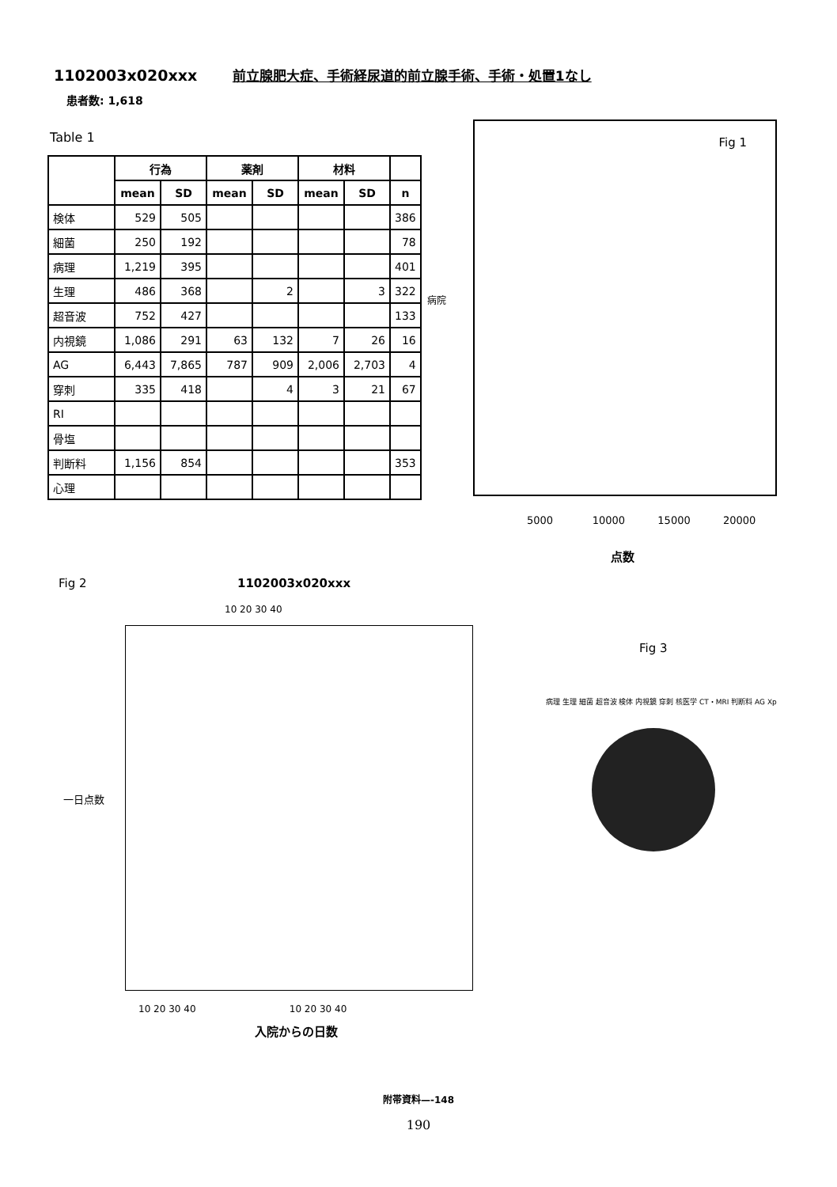1102003x020xxx 前立腺肥大症、手術経尿道的前立腺手術、手術・処置1なし
患者数: 1,618
Table 1
| | 行為 | | 薬剤 | | 材料 | | |
| --- | --- | --- | --- | --- | --- | --- | --- |
| | mean | SD | mean | SD | mean | SD | n |
| 検体 | 529 | 505 | | | | | 386 |
| 細菌 | 250 | 192 | | | | | 78 |
| 病理 | 1,219 | 395 | | | | | 401 |
| 生理 | 486 | 368 | | 2 | | 3 | 322 |
| 超音波 | 752 | 427 | | | | | 133 |
| 内視鏡 | 1,086 | 291 | 63 | 132 | 7 | 26 | 16 |
| AG | 6,443 | 7,865 | 787 | 909 | 2,006 | 2,703 | 4 |
| 穿刺 | 335 | 418 | | 4 | 3 | 21 | 67 |
| RI | | | | | | | |
| 骨塩 | | | | | | | |
| 判断料 | 1,156 | 854 | | | | | 353 |
| 心理 | | | | | | | |
Fig 1
病院
5000 10000 15000 20000
点数
Fig 2 1102003x020xxx
10 20 30 40
一日点数
10 20 30 40 10 20 30 40
入院からの日数
Fig 3
病理 生理 細菌 超音波 検体 内視鏡 穿刺 核医学 CT・MRI 判断料 AG Xp
附帯資料—-148
190